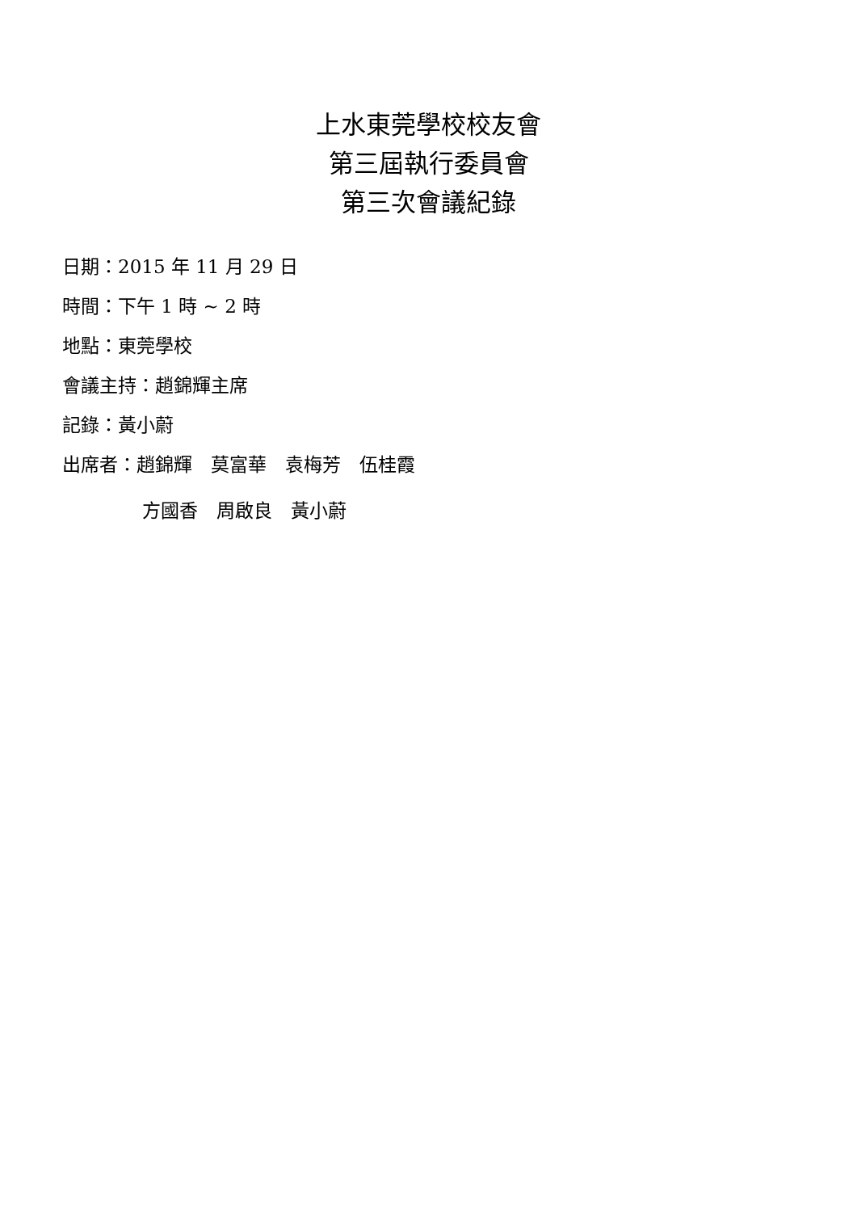上水東莞學校校友會
第三屆執行委員會
第三次會議紀錄
日期：2015 年 11 月 29 日
時間：下午 1 時 ~ 2 時
地點：東莞學校
會議主持：趙錦輝主席
記錄：黃小蔚
出席者：趙錦輝　莫富華　袁梅芳　伍桂霞
方國香　周啟良　黃小蔚